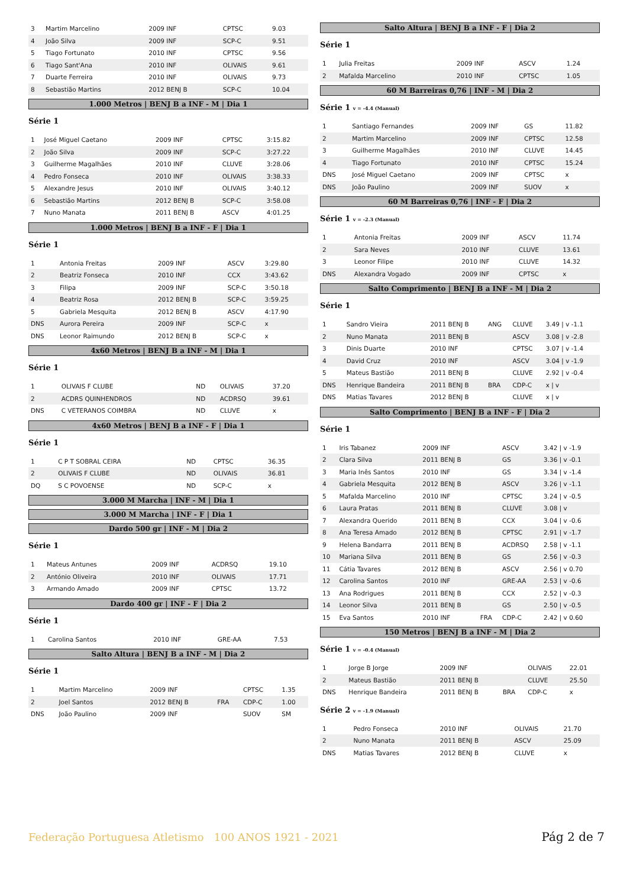| 3 | Martim Marcelino | 2009 INF | CPTSC | 9.03 |
| 4 | João Silva | 2009 INF | SCP-C | 9.51 |
| 5 | Tiago Fortunato | 2010 INF | CPTSC | 9.56 |
| 6 | Tiago Sant'Ana | 2010 INF | OLIVAIS | 9.61 |
| 7 | Duarte Ferreira | 2010 INF | OLIVAIS | 9.73 |
| 8 | Sebastião Martins | 2012 BENJ B | SCP-C | 10.04 |
1.000 Metros | BENJ B a INF - M | Dia 1
Série 1
| 1 | José Miguel Caetano | 2009 INF | CPTSC | 3:15.82 |
| 2 | João Silva | 2009 INF | SCP-C | 3:27.22 |
| 3 | Guilherme Magalhães | 2010 INF | CLUVE | 3:28.06 |
| 4 | Pedro Fonseca | 2010 INF | OLIVAIS | 3:38.33 |
| 5 | Alexandre Jesus | 2010 INF | OLIVAIS | 3:40.12 |
| 6 | Sebastião Martins | 2012 BENJ B | SCP-C | 3:58.08 |
| 7 | Nuno Manata | 2011 BENJ B | ASCV | 4:01.25 |
1.000 Metros | BENJ B a INF - F | Dia 1
Série 1
| 1 | Antonia Freitas | 2009 INF | ASCV | 3:29.80 |
| 2 | Beatriz Fonseca | 2010 INF | CCX | 3:43.62 |
| 3 | Filipa | 2009 INF | SCP-C | 3:50.18 |
| 4 | Beatriz Rosa | 2012 BENJ B | SCP-C | 3:59.25 |
| 5 | Gabriela Mesquita | 2012 BENJ B | ASCV | 4:17.90 |
| DNS | Aurora Pereira | 2009 INF | SCP-C | x |
| DNS | Leonor Raimundo | 2012 BENJ B | SCP-C | x |
4x60 Metros | BENJ B a INF - M | Dia 1
Série 1
| 1 | OLIVAIS F CLUBE | ND | OLIVAIS | 37.20 |
| 2 | ACDRS QUINHENDROS | ND | ACDRSQ | 39.61 |
| DNS | C VETERANOS COIMBRA | ND | CLUVE | x |
4x60 Metros | BENJ B a INF - F | Dia 1
Série 1
| 1 | C P T SOBRAL CEIRA | ND | CPTSC | 36.35 |
| 2 | OLIVAIS F CLUBE | ND | OLIVAIS | 36.81 |
| DQ | S C POVOENSE | ND | SCP-C | x |
3.000 M Marcha | INF - M | Dia 1
3.000 M Marcha | INF - F | Dia 1
Dardo 500 gr | INF - M | Dia 2
Série 1
| 1 | Mateus Antunes | 2009 INF | ACDRSQ | 19.10 |
| 2 | António Oliveira | 2010 INF | OLIVAIS | 17.71 |
| 3 | Armando Amado | 2009 INF | CPTSC | 13.72 |
Dardo 400 gr | INF - F | Dia 2
Série 1
| 1 | Carolina Santos | 2010 INF | GRE-AA | 7.53 |
Salto Altura | BENJ B a INF - M | Dia 2
Série 1
| 1 | Martim Marcelino | 2009 INF | | CPTSC | 1.35 |
| 2 | Joel Santos | 2012 BENJ B | FRA | CDP-C | 1.00 |
| DNS | João Paulino | 2009 INF | | SUOV | SM |
Salto Altura | BENJ B a INF - F | Dia 2
Série 1
| 1 | Julia Freitas | 2009 INF | ASCV | 1.24 |
| 2 | Mafalda Marcelino | 2010 INF | CPTSC | 1.05 |
60 M Barreiras 0,76 | INF - M | Dia 2
Série 1 v = -4.4 (Manual)
| 1 | Santiago Fernandes | 2009 INF | GS | 11.82 |
| 2 | Martim Marcelino | 2009 INF | CPTSC | 12.58 |
| 3 | Guilherme Magalhães | 2010 INF | CLUVE | 14.45 |
| 4 | Tiago Fortunato | 2010 INF | CPTSC | 15.24 |
| DNS | José Miguel Caetano | 2009 INF | CPTSC | x |
| DNS | João Paulino | 2009 INF | SUOV | x |
60 M Barreiras 0,76 | INF - F | Dia 2
Série 1 v = -2.3 (Manual)
| 1 | Antonia Freitas | 2009 INF | ASCV | 11.74 |
| 2 | Sara Neves | 2010 INF | CLUVE | 13.61 |
| 3 | Leonor Filipe | 2010 INF | CLUVE | 14.32 |
| DNS | Alexandra Vogado | 2009 INF | CPTSC | x |
Salto Comprimento | BENJ B a INF - M | Dia 2
Série 1
| 1 | Sandro Vieira | 2011 BENJ B | ANG | CLUVE | 3.49 / v -1.1 |
| 2 | Nuno Manata | 2011 BENJ B | | ASCV | 3.08 / v -2.8 |
| 3 | Dinis Duarte | 2010 INF | | CPTSC | 3.07 / v -1.4 |
| 4 | David Cruz | 2010 INF | | ASCV | 3.04 / v -1.9 |
| 5 | Mateus Bastião | 2011 BENJ B | | CLUVE | 2.92 / v -0.4 |
| DNS | Henrique Bandeira | 2011 BENJ B | BRA | CDP-C | x / v |
| DNS | Matias Tavares | 2012 BENJ B | | CLUVE | x / v |
Salto Comprimento | BENJ B a INF - F | Dia 2
Série 1
| 1 | Iris Tabanez | 2009 INF | | ASCV | 3.42 / v -1.9 |
| 2 | Clara Silva | 2011 BENJ B | | GS | 3.36 / v -0.1 |
| 3 | Maria Inês Santos | 2010 INF | | GS | 3.34 / v -1.4 |
| 4 | Gabriela Mesquita | 2012 BENJ B | | ASCV | 3.26 / v -1.1 |
| 5 | Mafalda Marcelino | 2010 INF | | CPTSC | 3.24 / v -0.5 |
| 6 | Laura Pratas | 2011 BENJ B | | CLUVE | 3.08 / v |
| 7 | Alexandra Querido | 2011 BENJ B | | CCX | 3.04 / v -0.6 |
| 8 | Ana Teresa Amado | 2012 BENJ B | | CPTSC | 2.91 / v -1.7 |
| 9 | Helena Bandarra | 2011 BENJ B | | ACDRSQ | 2.58 / v -1.1 |
| 10 | Mariana Silva | 2011 BENJ B | | GS | 2.56 / v -0.3 |
| 11 | Cátia Tavares | 2012 BENJ B | | ASCV | 2.56 / v 0.70 |
| 12 | Carolina Santos | 2010 INF | | GRE-AA | 2.53 / v -0.6 |
| 13 | Ana Rodrigues | 2011 BENJ B | | CCX | 2.52 / v -0.3 |
| 14 | Leonor Silva | 2011 BENJ B | | GS | 2.50 / v -0.5 |
| 15 | Eva Santos | 2010 INF | FRA | CDP-C | 2.42 / v 0.60 |
150 Metros | BENJ B a INF - M | Dia 2
Série 1 v = -0.4 (Manual)
| 1 | Jorge B Jorge | 2009 INF | | OLIVAIS | 22.01 |
| 2 | Mateus Bastião | 2011 BENJ B | | CLUVE | 25.50 |
| DNS | Henrique Bandeira | 2011 BENJ B | BRA | CDP-C | x |
Série 2 v = -1.9 (Manual)
| 1 | Pedro Fonseca | 2010 INF | OLIVAIS | 21.70 |
| 2 | Nuno Manata | 2011 BENJ B | ASCV | 25.09 |
| DNS | Matias Tavares | 2012 BENJ B | CLUVE | x |
Federação Portuguesa Atletismo 100 ANOS 1921 - 2021
Pág 2 de 7